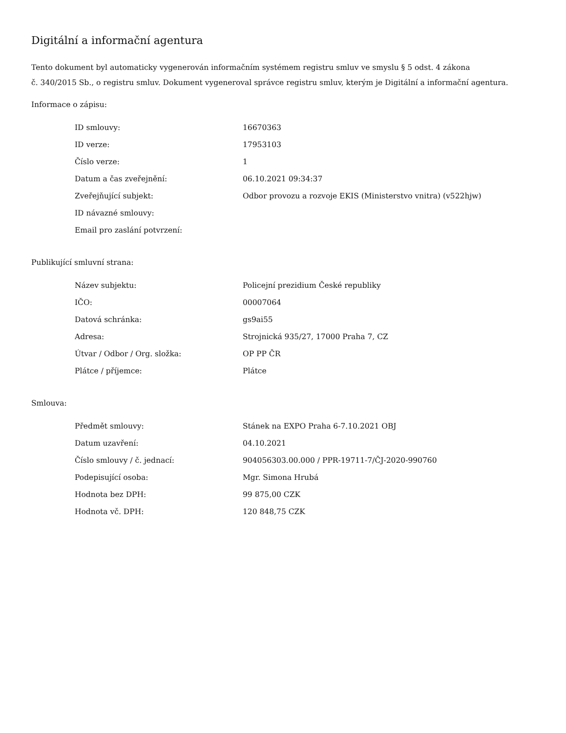Digitální a informační agentura
Tento dokument byl automaticky vygenerován informačním systémem registru smluv ve smyslu § 5 odst. 4 zákona
č. 340/2015 Sb., o registru smluv. Dokument vygeneroval správce registru smluv, kterým je Digitální a informační agentura.
Informace o zápisu:
| ID smlouvy: | 16670363 |
| ID verze: | 17953103 |
| Číslo verze: | 1 |
| Datum a čas zveřejnění: | 06.10.2021 09:34:37 |
| Zveřejňující subjekt: | Odbor provozu a rozvoje EKIS (Ministerstvo vnitra) (v522hjw) |
| ID návazné smlouvy: | |
| Email pro zaslání potvrzení: | |
Publikující smluvní strana:
| Název subjektu: | Policejní prezidium České republiky |
| IČO: | 00007064 |
| Datová schránka: | gs9ai55 |
| Adresa: | Strojnická 935/27, 17000 Praha 7, CZ |
| Útvar / Odbor / Org. složka: | OP PP ČR |
| Plátce / příjemce: | Plátce |
Smlouva:
| Předmět smlouvy: | Stánek na EXPO Praha 6-7.10.2021 OBJ |
| Datum uzavření: | 04.10.2021 |
| Číslo smlouvy / č. jednací: | 904056303.00.000 / PPR-19711-7/ČJ-2020-990760 |
| Podepisující osoba: | Mgr. Simona Hrubá |
| Hodnota bez DPH: | 99 875,00 CZK |
| Hodnota vč. DPH: | 120 848,75 CZK |